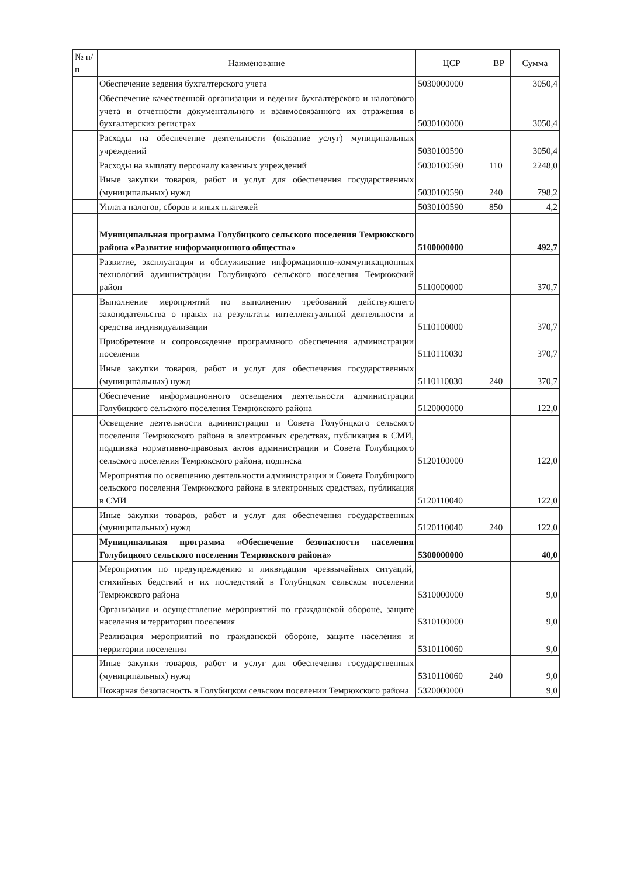| № п/п | Наименование | ЦСР | ВР | Сумма |
| --- | --- | --- | --- | --- |
| | Обеспечение ведения бухгалтерского учета | 5030000000 | | 3050,4 |
| | Обеспечение качественной организации и ведения бухгалтерского и налогового учета и отчетности документального и взаимосвязанного их отражения в бухгалтерских регистрах | 5030100000 | | 3050,4 |
| | Расходы на обеспечение деятельности (оказание услуг) муниципальных учреждений | 5030100590 | | 3050,4 |
| | Расходы на выплату персоналу казенных учреждений | 5030100590 | 110 | 2248,0 |
| | Иные закупки товаров, работ и услуг для обеспечения государственных (муниципальных) нужд | 5030100590 | 240 | 798,2 |
| | Уплата налогов, сборов и иных платежей | 5030100590 | 850 | 4,2 |
| | Муниципальная программа Голубицкого сельского поселения Темрюкского района «Развитие информационного общества» | 5100000000 | | 492,7 |
| | Развитие, эксплуатация и обслуживание информационно-коммуникационных технологий администрации Голубицкого сельского поселения Темрюкский район | 5110000000 | | 370,7 |
| | Выполнение мероприятий по выполнению требований действующего законодательства о правах на результаты интеллектуальной деятельности и средства индивидуализации | 5110100000 | | 370,7 |
| | Приобретение и сопровождение программного обеспечения администрации поселения | 5110110030 | | 370,7 |
| | Иные закупки товаров, работ и услуг для обеспечения государственных (муниципальных) нужд | 5110110030 | 240 | 370,7 |
| | Обеспечение информационного освещения деятельности администрации Голубицкого сельского поселения Темрюкского района | 5120000000 | | 122,0 |
| | Освещение деятельности администрации и Совета Голубицкого сельского поселения Темрюкского района в электронных средствах, публикация в СМИ, подшивка нормативно-правовых актов администрации и Совета Голубицкого сельского поселения Темрюкского района, подписка | 5120100000 | | 122,0 |
| | Мероприятия по освещению деятельности администрации и Совета Голубицкого сельского поселения Темрюкского района в электронных средствах, публикация в СМИ | 5120110040 | | 122,0 |
| | Иные закупки товаров, работ и услуг для обеспечения государственных (муниципальных) нужд | 5120110040 | 240 | 122,0 |
| | Муниципальная программа «Обеспечение безопасности населения Голубицкого сельского поселения Темрюкского района» | 5300000000 | | 40,0 |
| | Мероприятия по предупреждению и ликвидации чрезвычайных ситуаций, стихийных бедствий и их последствий в Голубицком сельском поселении Темрюкского района | 5310000000 | | 9,0 |
| | Организация и осуществление мероприятий по гражданской обороне, защите населения и территории поселения | 5310100000 | | 9,0 |
| | Реализация мероприятий по гражданской обороне, защите населения и территории поселения | 5310110060 | | 9,0 |
| | Иные закупки товаров, работ и услуг для обеспечения государственных (муниципальных) нужд | 5310110060 | 240 | 9,0 |
| | Пожарная безопасность в Голубицком сельском поселении Темрюкского района | 5320000000 | | 9,0 |